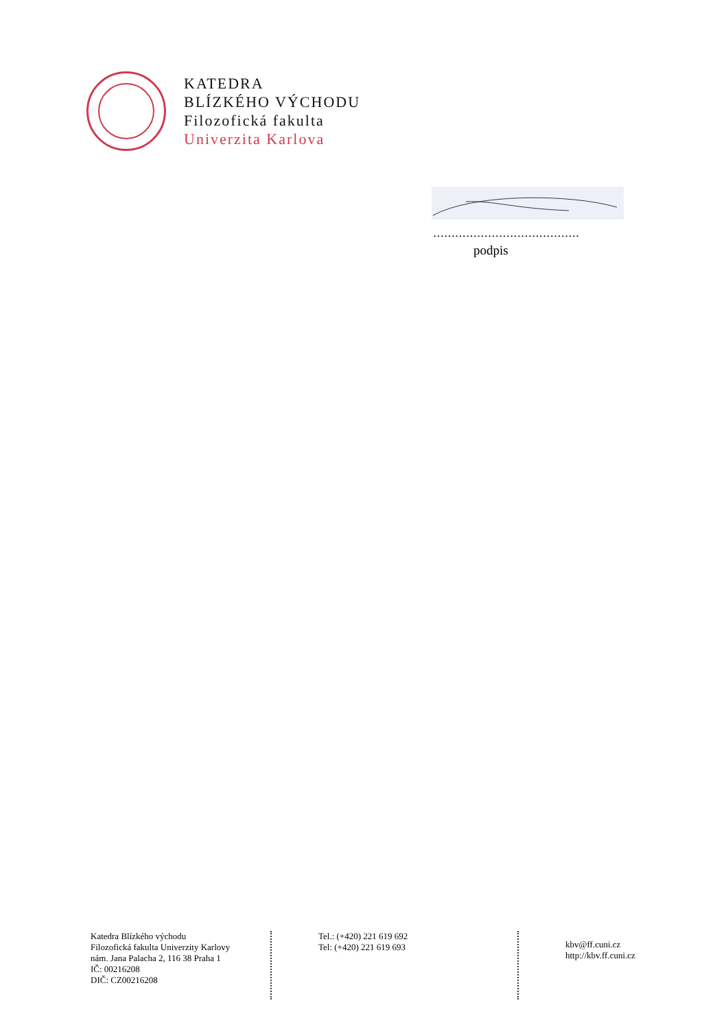KATEDRA
BLÍZKÉHO VÝCHODU
Filozofická fakulta
Univerzita Karlova
………………………………….
podpis
Katedra Blízkého východu
Filozofická fakulta Univerzity Karlovy
nám. Jana Palacha 2, 116 38 Praha 1
IČ: 00216208
DIČ: CZ00216208
Tel.: (+420) 221 619 692
Tel: (+420) 221 619 693
kbv@ff.cuni.cz
http://kbv.ff.cuni.cz